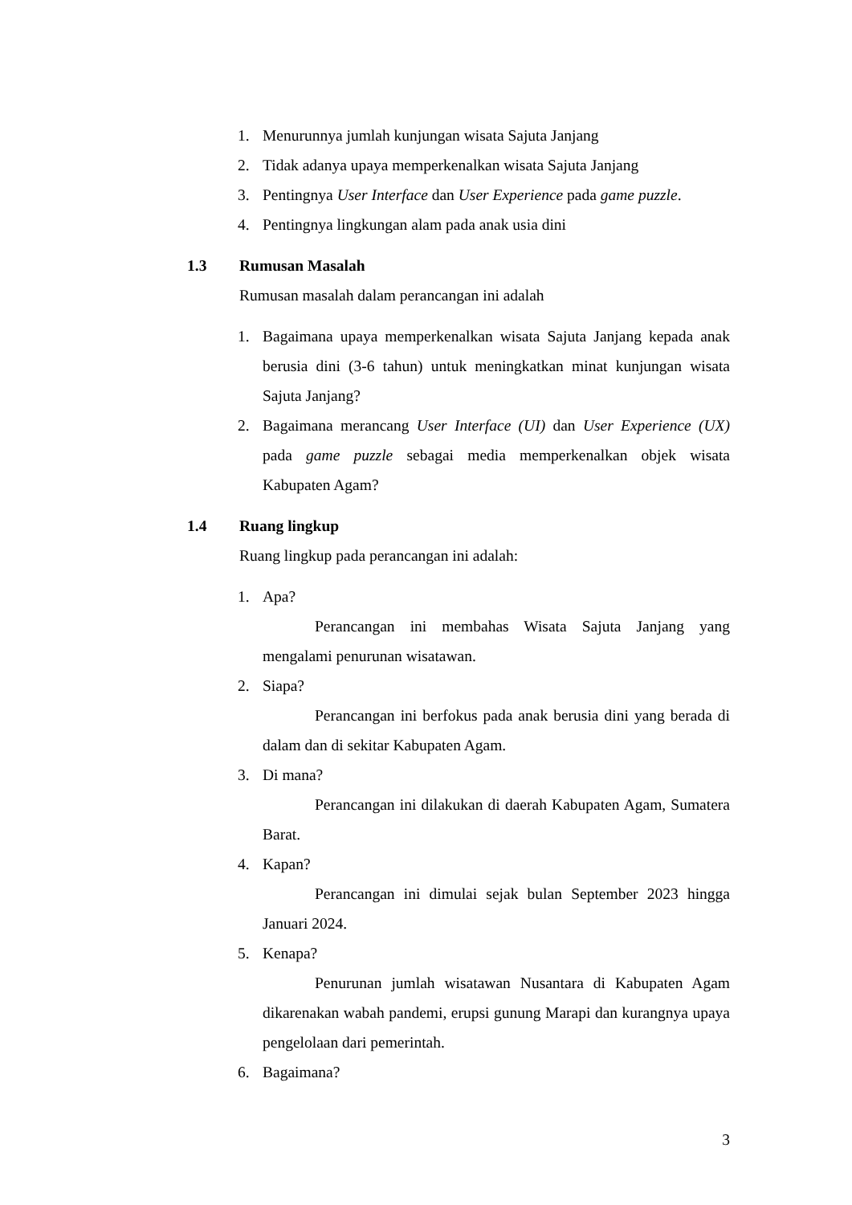1. Menurunnya jumlah kunjungan wisata Sajuta Janjang
2. Tidak adanya upaya memperkenalkan wisata Sajuta Janjang
3. Pentingnya User Interface dan User Experience pada game puzzle.
4. Pentingnya lingkungan alam pada anak usia dini
1.3 Rumusan Masalah
Rumusan masalah dalam perancangan ini adalah
1. Bagaimana upaya memperkenalkan wisata Sajuta Janjang kepada anak berusia dini (3-6 tahun) untuk meningkatkan minat kunjungan wisata Sajuta Janjang?
2. Bagaimana merancang User Interface (UI) dan User Experience (UX) pada game puzzle sebagai media memperkenalkan objek wisata Kabupaten Agam?
1.4 Ruang lingkup
Ruang lingkup pada perancangan ini adalah:
1. Apa?
Perancangan ini membahas Wisata Sajuta Janjang yang mengalami penurunan wisatawan.
2. Siapa?
Perancangan ini berfokus pada anak berusia dini yang berada di dalam dan di sekitar Kabupaten Agam.
3. Di mana?
Perancangan ini dilakukan di daerah Kabupaten Agam, Sumatera Barat.
4. Kapan?
Perancangan ini dimulai sejak bulan September 2023 hingga Januari 2024.
5. Kenapa?
Penurunan jumlah wisatawan Nusantara di Kabupaten Agam dikarenakan wabah pandemi, erupsi gunung Marapi dan kurangnya upaya pengelolaan dari pemerintah.
6. Bagaimana?
3